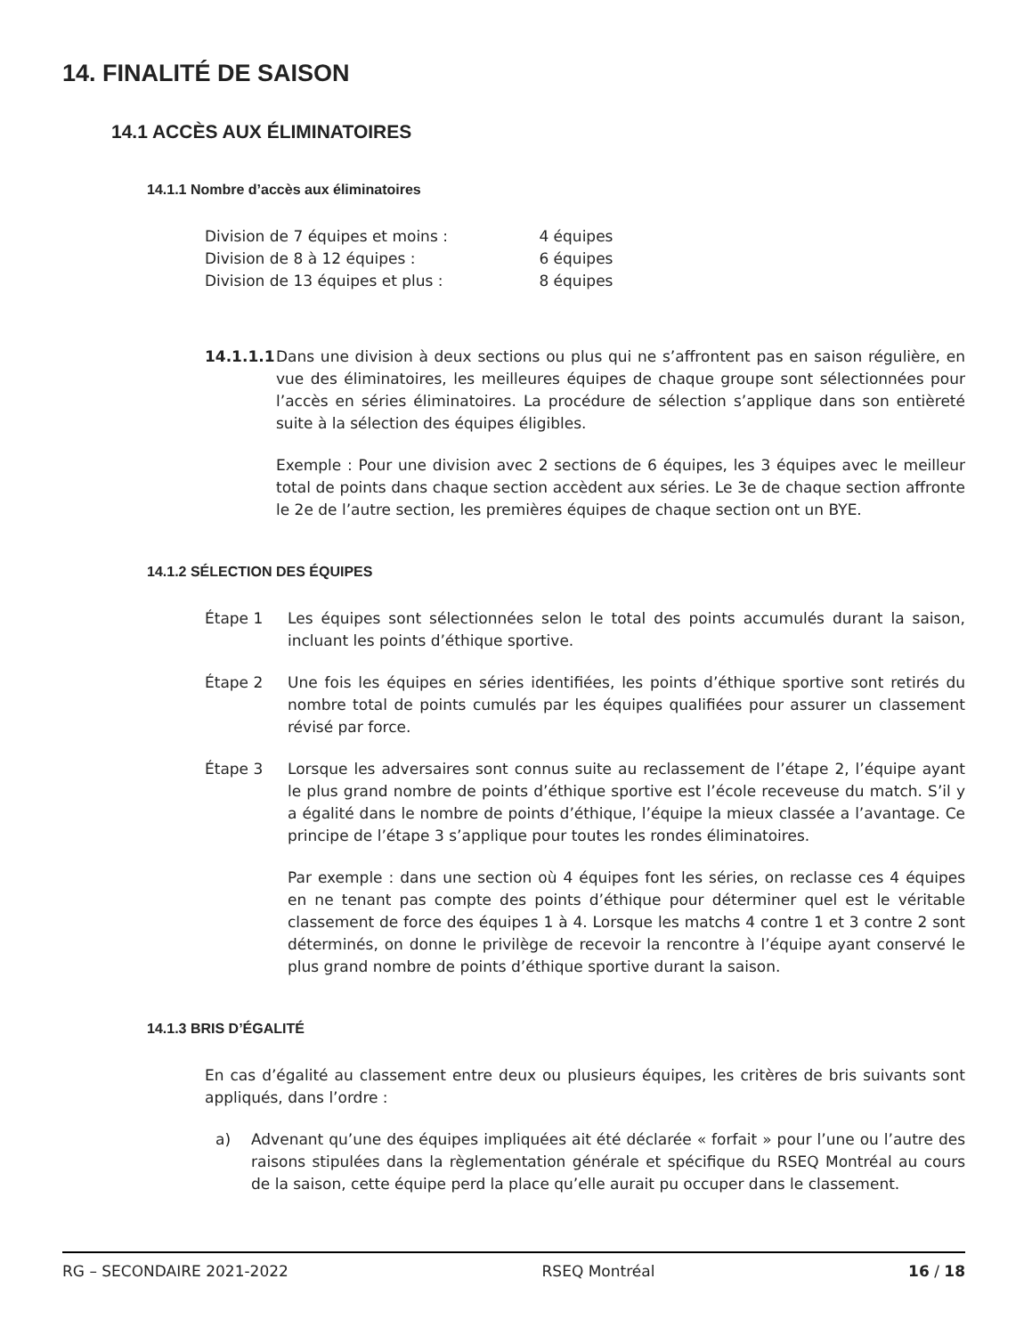14. FINALITÉ DE SAISON
14.1 ACCÈS AUX ÉLIMINATOIRES
14.1.1 Nombre d’accès aux éliminatoires
Division de 7 équipes et moins : 4 équipes
Division de 8 à 12 équipes : 6 équipes
Division de 13 équipes et plus : 8 équipes
14.1.1.1
Dans une division à deux sections ou plus qui ne s’affrontent pas en saison régulière, en vue des éliminatoires, les meilleures équipes de chaque groupe sont sélectionnées pour l’accès en séries éliminatoires. La procédure de sélection s’applique dans son entièreté suite à la sélection des équipes éligibles.
Exemple : Pour une division avec 2 sections de 6 équipes, les 3 équipes avec le meilleur total de points dans chaque section accèdent aux séries. Le 3e de chaque section affronte le 2e de l’autre section, les premières équipes de chaque section ont un BYE.
14.1.2 SÉLECTION DES ÉQUIPES
Étape 1 Les équipes sont sélectionnées selon le total des points accumulés durant la saison, incluant les points d’éthique sportive.
Étape 2 Une fois les équipes en séries identifiées, les points d’éthique sportive sont retirés du nombre total de points cumulés par les équipes qualifiées pour assurer un classement révisé par force.
Étape 3 Lorsque les adversaires sont connus suite au reclassement de l’étape 2, l’équipe ayant le plus grand nombre de points d’éthique sportive est l’école receveuse du match. S’il y a égalité dans le nombre de points d’éthique, l’équipe la mieux classée a l’avantage. Ce principe de l’étape 3 s’applique pour toutes les rondes éliminatoires.
Par exemple : dans une section où 4 équipes font les séries, on reclasse ces 4 équipes en ne tenant pas compte des points d’éthique pour déterminer quel est le véritable classement de force des équipes 1 à 4. Lorsque les matchs 4 contre 1 et 3 contre 2 sont déterminés, on donne le privilège de recevoir la rencontre à l’équipe ayant conservé le plus grand nombre de points d’éthique sportive durant la saison.
14.1.3 BRIS D’ÉGALITÉ
En cas d’égalité au classement entre deux ou plusieurs équipes, les critères de bris suivants sont appliqués, dans l’ordre :
a) Advenant qu’une des équipes impliquées ait été déclarée « forfait » pour l’une ou l’autre des raisons stipulées dans la règlementation générale et spécifique du RSEQ Montréal au cours de la saison, cette équipe perd la place qu’elle aurait pu occuper dans le classement.
RG – SECONDAIRE 2021-2022 RSEQ Montréal 16 / 18